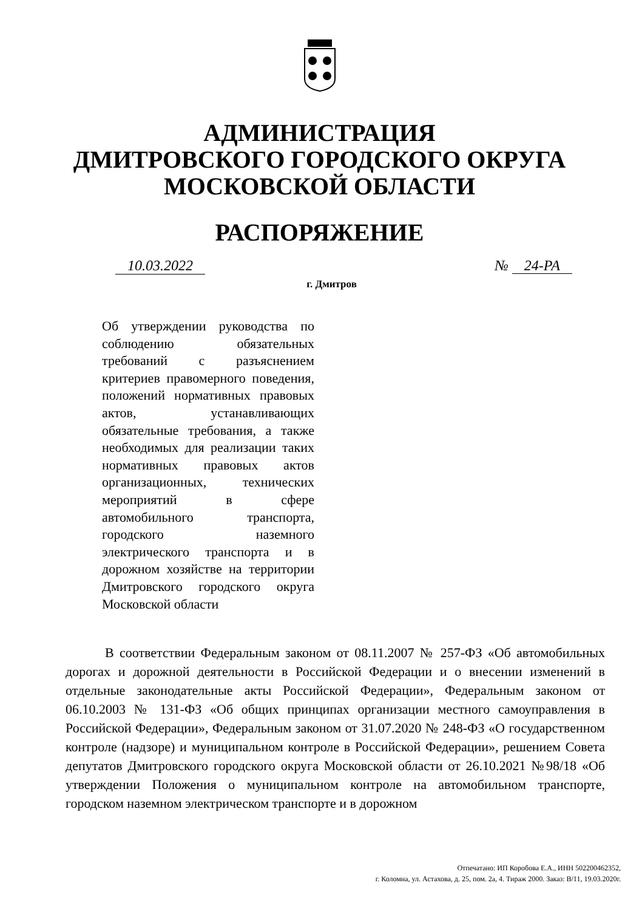АДМИНИСТРАЦИЯ
ДМИТРОВСКОГО ГОРОДСКОГО ОКРУГА
МОСКОВСКОЙ ОБЛАСТИ
РАСПОРЯЖЕНИЕ
10.03.2022 № 24-РА
г. Дмитров
Об утверждении руководства по соблюдению обязательных требований с разъяснением критериев правомерного поведения, положений нормативных правовых актов, устанавливающих обязательные требования, а также необходимых для реализации таких нормативных правовых актов организационных, технических мероприятий в сфере автомобильного транспорта, городского наземного электрического транспорта и в дорожном хозяйстве на территории Дмитровского городского округа Московской области
В соответствии Федеральным законом от 08.11.2007 № 257-ФЗ «Об автомобильных дорогах и дорожной деятельности в Российской Федерации и о внесении изменений в отдельные законодательные акты Российской Федерации», Федеральным законом от 06.10.2003 № 131-ФЗ «Об общих принципах организации местного самоуправления в Российской Федерации», Федеральным законом от 31.07.2020 № 248-ФЗ «О государственном контроле (надзоре) и муниципальном контроле в Российской Федерации», решением Совета депутатов Дмитровского городского округа Московской области от 26.10.2021 №98/18 «Об утверждении Положения о муниципальном контроле на автомобильном транспорте, городском наземном электрическом транспорте и в дорожном
Отпечатано: ИП Коробова Е.А., ИНН 502200462352,
г. Коломна, ул. Астахова, д. 25, пом. 2а, 4. Тираж 2000. Заказ: В/11, 19.03.2020г.